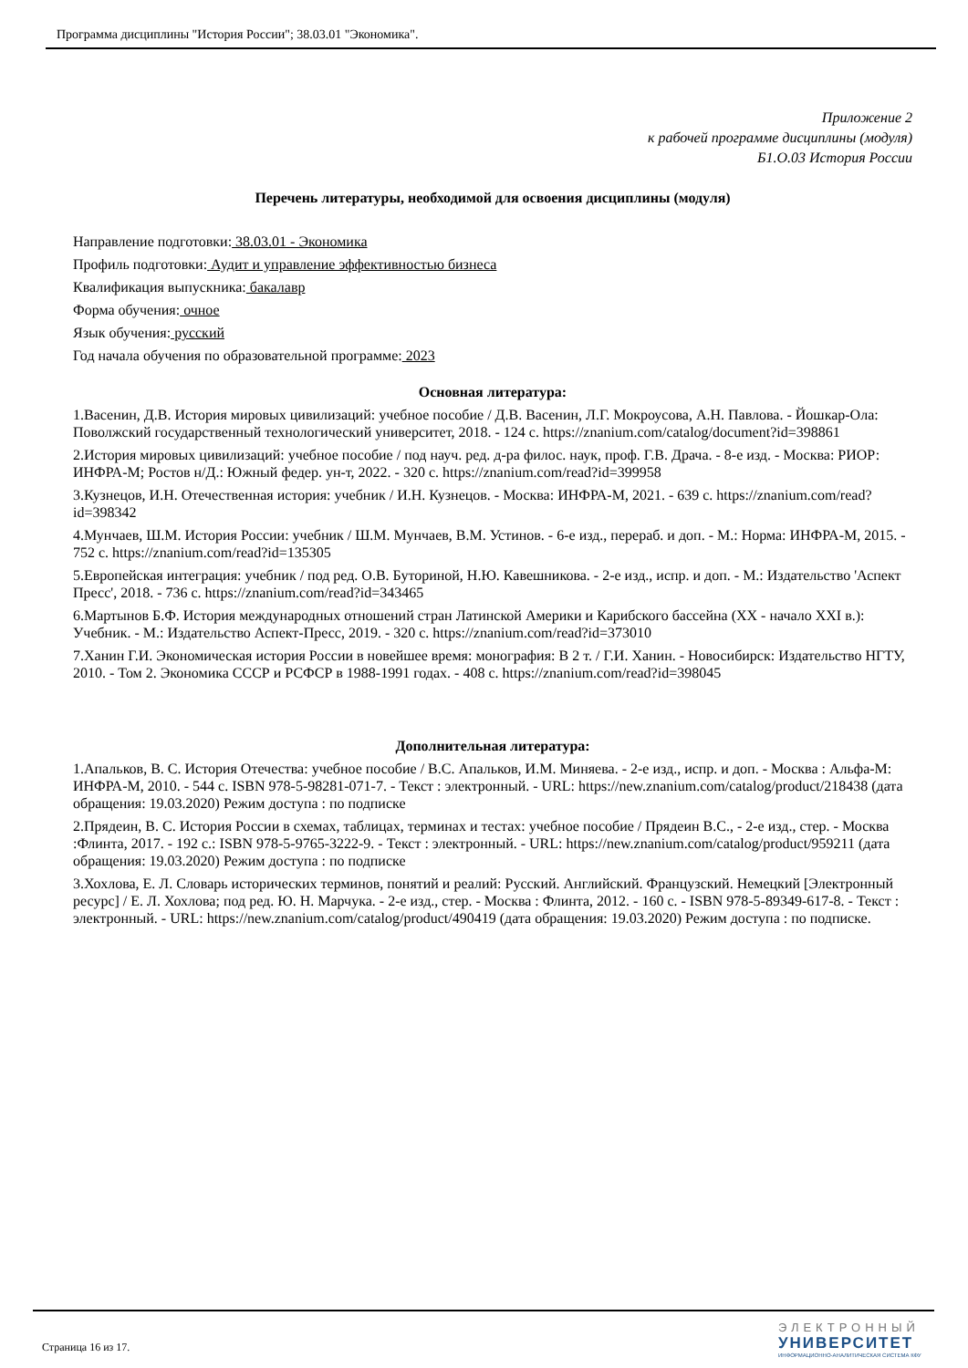Программа дисциплины "История России"; 38.03.01 "Экономика".
Приложение 2
к рабочей программе дисциплины (модуля)
Б1.О.03 История России
Перечень литературы, необходимой для освоения дисциплины (модуля)
Направление подготовки: 38.03.01 - Экономика
Профиль подготовки: Аудит и управление эффективностью бизнеса
Квалификация выпускника: бакалавр
Форма обучения: очное
Язык обучения: русский
Год начала обучения по образовательной программе: 2023
Основная литература:
1.Васенин, Д.В. История мировых цивилизаций: учебное пособие / Д.В. Васенин, Л.Г. Мокроусова, А.Н. Павлова. - Йошкар-Ола: Поволжский государственный технологический университет, 2018. - 124 с. https://znanium.com/catalog/document?id=398861
2.История мировых цивилизаций: учебное пособие / под науч. ред. д-ра филос. наук, проф. Г.В. Драча. - 8-е изд. - Москва: РИОР: ИНФРА-М; Ростов н/Д.: Южный федер. ун-т, 2022. - 320 с. https://znanium.com/read?id=399958
3.Кузнецов, И.Н. Отечественная история: учебник / И.Н. Кузнецов. - Москва: ИНФРА-М, 2021. - 639 с. https://znanium.com/read?id=398342
4.Мунчаев, Ш.М. История России: учебник / Ш.М. Мунчаев, В.М. Устинов. - 6-е изд., перераб. и доп. - М.: Норма: ИНФРА-М, 2015. - 752 с. https://znanium.com/read?id=135305
5.Европейская интеграция: учебник / под ред. О.В. Буториной, Н.Ю. Кавешникова. - 2-е изд., испр. и доп. - М.: Издательство 'Аспект Пресс', 2018. - 736 с. https://znanium.com/read?id=343465
6.Мартынов Б.Ф. История международных отношений стран Латинской Америки и Карибского бассейна (XX - начало XXI в.): Учебник. - М.: Издательство Аспект-Пресс, 2019. - 320 с. https://znanium.com/read?id=373010
7.Ханин Г.И. Экономическая история России в новейшее время: монография: В 2 т. / Г.И. Ханин. - Новосибирск: Издательство НГТУ, 2010. - Том 2. Экономика СССР и РСФСР в 1988-1991 годах. - 408 с. https://znanium.com/read?id=398045
Дополнительная литература:
1.Апальков, В. С. История Отечества: учебное пособие / В.С. Апальков, И.М. Миняева. - 2-е изд., испр. и доп. - Москва : Альфа-М: ИНФРА-М, 2010. - 544 с. ISBN 978-5-98281-071-7. - Текст : электронный. - URL: https://new.znanium.com/catalog/product/218438 (дата обращения: 19.03.2020) Режим доступа : по подписке
2.Прядеин, В. С. История России в схемах, таблицах, терминах и тестах: учебное пособие / Прядеин В.С., - 2-е изд., стер. - Москва :Флинта, 2017. - 192 с.: ISBN 978-5-9765-3222-9. - Текст : электронный. - URL: https://new.znanium.com/catalog/product/959211 (дата обращения: 19.03.2020) Режим доступа : по подписке
3.Хохлова, Е. Л. Словарь исторических терминов, понятий и реалий: Русский. Английский. Французский. Немецкий [Электронный ресурс] / Е. Л. Хохлова; под ред. Ю. Н. Марчука. - 2-е изд., стер. - Москва : Флинта, 2012. - 160 с. - ISBN 978-5-89349-617-8. - Текст : электронный. - URL: https://new.znanium.com/catalog/product/490419 (дата обращения: 19.03.2020) Режим доступа : по подписке.
Страница 16 из 17.
ЭЛЕКТРОННЫЙ
УНИВЕРСИТЕТ
ИНФОРМАЦИОННО-АНАЛИТИЧЕСКАЯ СИСТЕМА КФУ